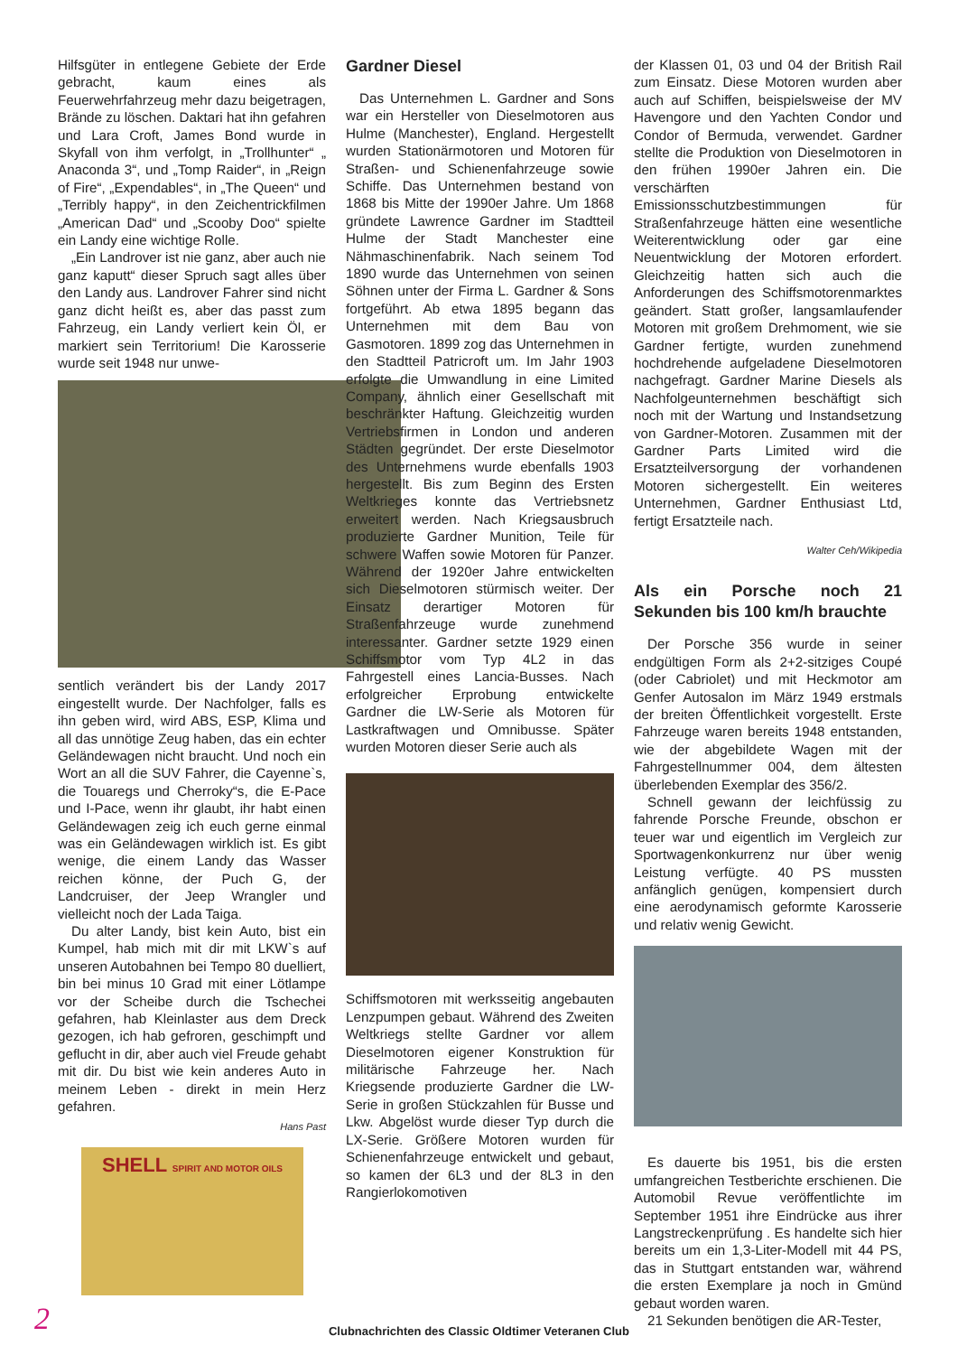Hilfsgüter in entlegene Gebiete der Erde gebracht, kaum eines als Feuerwehrfahrzeug mehr dazu beigetragen, Brände zu löschen. Daktari hat ihn gefahren und Lara Croft, James Bond wurde in Skyfall von ihm verfolgt, in „Trollhunter“ „ Anaconda 3“, und „Tomp Raider“, in „Reign of Fire“, „Expendables“, in „The Queen“ und „Terribly happy“, in den Zeichentrickfilmen „American Dad“ und „Scooby Doo“ spielte ein Landy eine wichtige Rolle.
„Ein Landrover ist nie ganz, aber auch nie ganz kaputt“ dieser Spruch sagt alles über den Landy aus. Landrover Fahrer sind nicht ganz dicht heißt es, aber das passt zum Fahrzeug, ein Landy verliert kein Öl, er markiert sein Territorium! Die Karosserie wurde seit 1948 nur unwe-
sentlich verändert bis der Landy 2017 eingestellt wurde. Der Nachfolger, falls es ihn geben wird, wird ABS, ESP, Klima und all das unnötige Zeug haben, das ein echter Geländewagen nicht braucht. Und noch ein Wort an all die SUV Fahrer, die Cayenne`s, die Touaregs und Cherroky“s, die E-Pace und I-Pace, wenn ihr glaubt, ihr habt einen Geländewagen zeig ich euch gerne einmal was ein Geländewagen wirklich ist. Es gibt wenige, die einem Landy das Wasser reichen könne, der Puch G, der Landcruiser, der Jeep Wrangler und vielleicht noch der Lada Taiga.
Du alter Landy, bist kein Auto, bist ein Kumpel, hab mich mit dir mit LKW`s auf unseren Autobahnen bei Tempo 80 duelliert, bin bei minus 10 Grad mit einer Lötlampe vor der Scheibe durch die Tschechei gefahren, hab Kleinlaster aus dem Dreck gezogen, ich hab gefroren, geschimpft und geflucht in dir, aber auch viel Freude gehabt mit dir. Du bist wie kein anderes Auto in meinem Leben - direkt in mein Herz gefahren.
Hans Past
SHELL SPIRIT AND MOTOR OILS
Gardner Diesel
Das Unternehmen L. Gardner and Sons war ein Hersteller von Dieselmotoren aus Hulme (Manchester), England. Hergestellt wurden Stationärmotoren und Motoren für Straßen- und Schienenfahrzeuge sowie Schiffe. Das Unternehmen bestand von 1868 bis Mitte der 1990er Jahre. Um 1868 gründete Lawrence Gardner im Stadtteil Hulme der Stadt Manchester eine Nähmaschinenfabrik. Nach seinem Tod 1890 wurde das Unternehmen von seinen Söhnen unter der Firma L. Gardner & Sons fortgeführt. Ab etwa 1895 begann das Unternehmen mit dem Bau von Gasmotoren. 1899 zog das Unternehmen in den Stadtteil Patricroft um. Im Jahr 1903 erfolgte die Umwandlung in eine Limited Company, ähnlich einer Gesellschaft mit beschränkter Haftung. Gleichzeitig wurden Vertriebsfirmen in London und anderen Städten gegründet. Der erste Dieselmotor des Unternehmens wurde ebenfalls 1903 hergestellt. Bis zum Beginn des Ersten Weltkrieges konnte das Vertriebsnetz erweitert werden. Nach Kriegsausbruch produzierte Gardner Munition, Teile für schwere Waffen sowie Motoren für Panzer. Während der 1920er Jahre entwickelten sich Dieselmotoren stürmisch weiter. Der Einsatz derartiger Motoren für Straßenfahrzeuge wurde zunehmend interessanter. Gardner setzte 1929 einen Schiffsmotor vom Typ 4L2 in das Fahrgestell eines Lancia-Busses. Nach erfolgreicher Erprobung entwickelte Gardner die LW-Serie als Motoren für Lastkraftwagen und Omnibusse. Später wurden Motoren dieser Serie auch als
Schiffsmotoren mit werksseitig angebauten Lenzpumpen gebaut. Während des Zweiten Weltkriegs stellte Gardner vor allem Dieselmotoren eigener Konstruktion für militärische Fahrzeuge her. Nach Kriegsende produzierte Gardner die LW-Serie in großen Stückzahlen für Busse und Lkw. Abgelöst wurde dieser Typ durch die LX-Serie. Größere Motoren wurden für Schienenfahrzeuge entwickelt und gebaut, so kamen der 6L3 und der 8L3 in den Rangierlokomotiven
der Klassen 01, 03 und 04 der British Rail zum Einsatz. Diese Motoren wurden aber auch auf Schiffen, beispielsweise der MV Havengore und den Yachten Condor und Condor of Bermuda, verwendet. Gardner stellte die Produktion von Dieselmotoren in den frühen 1990er Jahren ein. Die verschärften Emissionsschutzbestimmungen für Straßenfahrzeuge hätten eine wesentliche Weiterentwicklung oder gar eine Neuentwicklung der Motoren erfordert. Gleichzeitig hatten sich auch die Anforderungen des Schiffsmotorenmarktes geändert. Statt großer, langsamlaufender Motoren mit großem Drehmoment, wie sie Gardner fertigte, wurden zunehmend hochdrehende aufgeladene Dieselmotoren nachgefragt. Gardner Marine Diesels als Nachfolgeunternehmen beschäftigt sich noch mit der Wartung und Instandsetzung von Gardner-Motoren. Zusammen mit der Gardner Parts Limited wird die Ersatzteilversorgung der vorhandenen Motoren sichergestellt. Ein weiteres Unternehmen, Gardner Enthusiast Ltd, fertigt Ersatzteile nach.
Walter Ceh/Wikipedia
Als ein Porsche noch 21 Sekunden bis 100 km/h brauchte
Der Porsche 356 wurde in seiner endgültigen Form als 2+2-sitziges Coupé (oder Cabriolet) und mit Heckmotor am Genfer Autosalon im März 1949 erstmals der breiten Öffentlichkeit vorgestellt. Erste Fahrzeuge waren bereits 1948 entstanden, wie der abgebildete Wagen mit der Fahrgestellnummer 004, dem ältesten überlebenden Exemplar des 356/2.
Schnell gewann der leichfüssig zu fahrende Porsche Freunde, obschon er teuer war und eigentlich im Vergleich zur Sportwagenkonkurrenz nur über wenig Leistung verfügte. 40 PS mussten anfänglich genügen, kompensiert durch eine aerodynamisch geformte Karosserie und relativ wenig Gewicht.
Es dauerte bis 1951, bis die ersten umfangreichen Testberichte erschienen. Die Automobil Revue veröffentlichte im September 1951 ihre Eindrücke aus ihrer Langstreckenprüfung . Es handelte sich hier bereits um ein 1,3-Liter-Modell mit 44 PS, das in Stuttgart entstanden war, während die ersten Exemplare ja noch in Gmünd gebaut worden waren.
21 Sekunden benötigen die AR-Tester,
2
Clubnachrichten des Classic Oldtimer Veteranen Club